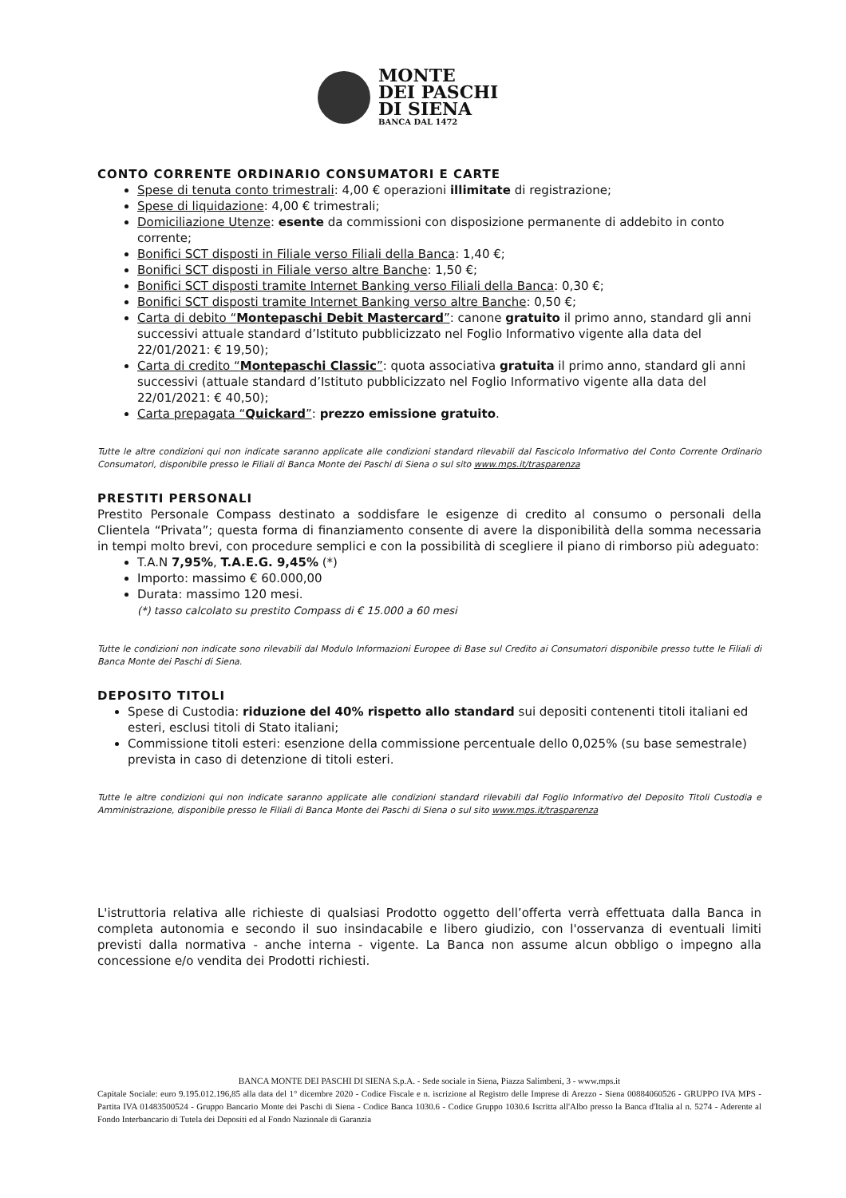MONTE
DEI PASCHI
DI SIENA
BANCA DAL 1472
CONTO CORRENTE ORDINARIO CONSUMATORI E CARTE
Spese di tenuta conto trimestrali: 4,00 € operazioni illimitate di registrazione;
Spese di liquidazione: 4,00 € trimestrali;
Domiciliazione Utenze: esente da commissioni con disposizione permanente di addebito in conto corrente;
Bonifici SCT disposti in Filiale verso Filiali della Banca: 1,40 €;
Bonifici SCT disposti in Filiale verso altre Banche: 1,50 €;
Bonifici SCT disposti tramite Internet Banking verso Filiali della Banca: 0,30 €;
Bonifici SCT disposti tramite Internet Banking verso altre Banche: 0,50 €;
Carta di debito “Montepaschi Debit Mastercard”: canone gratuito il primo anno, standard gli anni successivi attuale standard d’Istituto pubblicizzato nel Foglio Informativo vigente alla data del 22/01/2021: € 19,50);
Carta di credito “Montepaschi Classic”: quota associativa gratuita il primo anno, standard gli anni successivi (attuale standard d’Istituto pubblicizzato nel Foglio Informativo vigente alla data del 22/01/2021: € 40,50);
Carta prepagata “Quickard”: prezzo emissione gratuito.
Tutte le altre condizioni qui non indicate saranno applicate alle condizioni standard rilevabili dal Fascicolo Informativo del Conto Corrente Ordinario Consumatori, disponibile presso le Filiali di Banca Monte dei Paschi di Siena o sul sito www.mps.it/trasparenza
PRESTITI PERSONALI
Prestito Personale Compass destinato a soddisfare le esigenze di credito al consumo o personali della Clientela “Privata”; questa forma di finanziamento consente di avere la disponibilità della somma necessaria in tempi molto brevi, con procedure semplici e con la possibilità di scegliere il piano di rimborso più adeguato:
T.A.N 7,95%, T.A.E.G. 9,45% (*)
Importo: massimo € 60.000,00
Durata: massimo 120 mesi.
(*) tasso calcolato su prestito Compass di € 15.000 a 60 mesi
Tutte le condizioni non indicate sono rilevabili dal Modulo Informazioni Europee di Base sul Credito ai Consumatori disponibile presso tutte le Filiali di Banca Monte dei Paschi di Siena.
DEPOSITO TITOLI
Spese di Custodia: riduzione del 40% rispetto allo standard sui depositi contenenti titoli italiani ed esteri, esclusi titoli di Stato italiani;
Commissione titoli esteri: esenzione della commissione percentuale dello 0,025% (su base semestrale) prevista in caso di detenzione di titoli esteri.
Tutte le altre condizioni qui non indicate saranno applicate alle condizioni standard rilevabili dal Foglio Informativo del Deposito Titoli Custodia e Amministrazione, disponibile presso le Filiali di Banca Monte dei Paschi di Siena o sul sito www.mps.it/trasparenza
L'istruttoria relativa alle richieste di qualsiasi Prodotto oggetto dell’offerta verrà effettuata dalla Banca in completa autonomia e secondo il suo insindacabile e libero giudizio, con l'osservanza di eventuali limiti previsti dalla normativa - anche interna - vigente. La Banca non assume alcun obbligo o impegno alla concessione e/o vendita dei Prodotti richiesti.
BANCA MONTE DEI PASCHI DI SIENA S.p.A. - Sede sociale in Siena, Piazza Salimbeni, 3 - www.mps.it
Capitale Sociale: euro 9.195.012.196,85 alla data del 1° dicembre 2020 - Codice Fiscale e n. iscrizione al Registro delle Imprese di Arezzo - Siena 00884060526 - GRUPPO IVA MPS - Partita IVA 01483500524 - Gruppo Bancario Monte dei Paschi di Siena - Codice Banca 1030.6 - Codice Gruppo 1030.6 Iscritta all'Albo presso la Banca d'Italia al n. 5274 - Aderente al Fondo Interbancario di Tutela dei Depositi ed al Fondo Nazionale di Garanzia